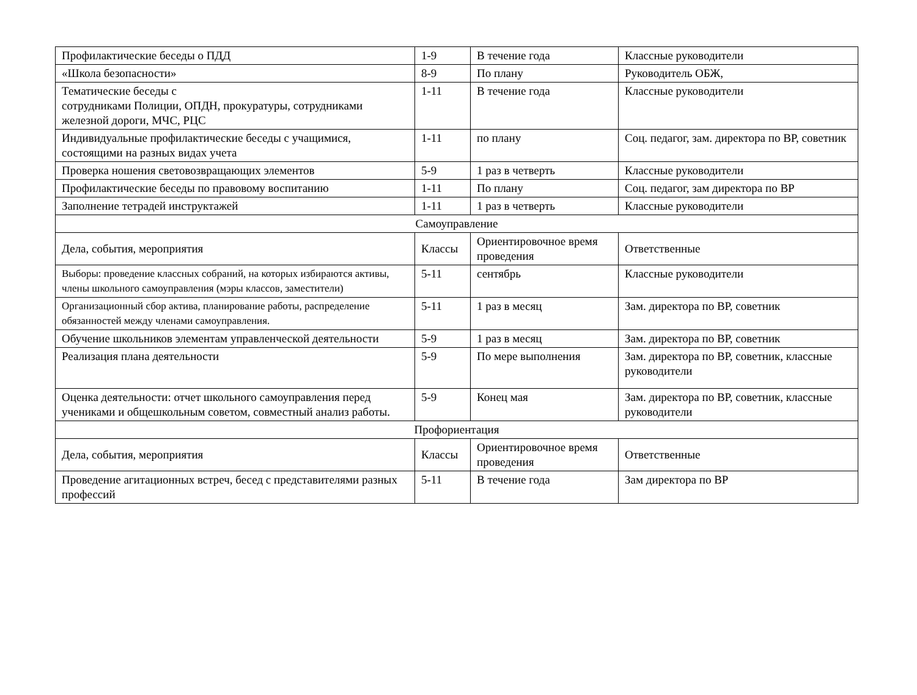| Профилактические беседы о ПДД | 1-9 | В течение года | Классные руководители |
| «Школа безопасности» | 8-9 | По плану | Руководитель ОБЖ, |
| Тематические беседы с сотрудниками Полиции, ОПДН, прокуратуры, сотрудниками железной дороги, МЧС, РЦС | 1-11 | В течение года | Классные руководители |
| Индивидуальные профилактические беседы с учащимися, состоящими на разных видах учета | 1-11 | по плану | Соц. педагог, зам. директора по ВР, советник |
| Проверка ношения световозвращающих элементов | 5-9 | 1 раз в четверть | Классные руководители |
| Профилактические беседы по правовому воспитанию | 1-11 | По плану | Соц. педагог, зам директора по ВР |
| Заполнение тетрадей инструктажей | 1-11 | 1 раз в четверть | Классные руководители |
| Самоуправление | | | |
| Дела, события, мероприятия | Классы | Ориентировочное время проведения | Ответственные |
| Выборы: проведение классных собраний, на которых избираются активы, члены школьного самоуправления (мэры классов, заместители) | 5-11 | сентябрь | Классные руководители |
| Организационный сбор актива, планирование работы, распределение обязанностей между членами самоуправления. | 5-11 | 1 раз в месяц | Зам. директора по ВР, советник |
| Обучение школьников элементам управленческой деятельности | 5-9 | 1 раз в месяц | Зам. директора по ВР, советник |
| Реализация плана деятельности | 5-9 | По мере выполнения | Зам. директора по ВР, советник, классные руководители |
| Оценка деятельности: отчет школьного самоуправления перед учениками и общешкольным советом, совместный анализ работы. | 5-9 | Конец мая | Зам. директора по ВР, советник, классные руководители |
| Профориентация | | | |
| Дела, события, мероприятия | Классы | Ориентировочное время проведения | Ответственные |
| Проведение агитационных встреч, бесед с представителями разных профессий | 5-11 | В течение года | Зам директора по ВР |